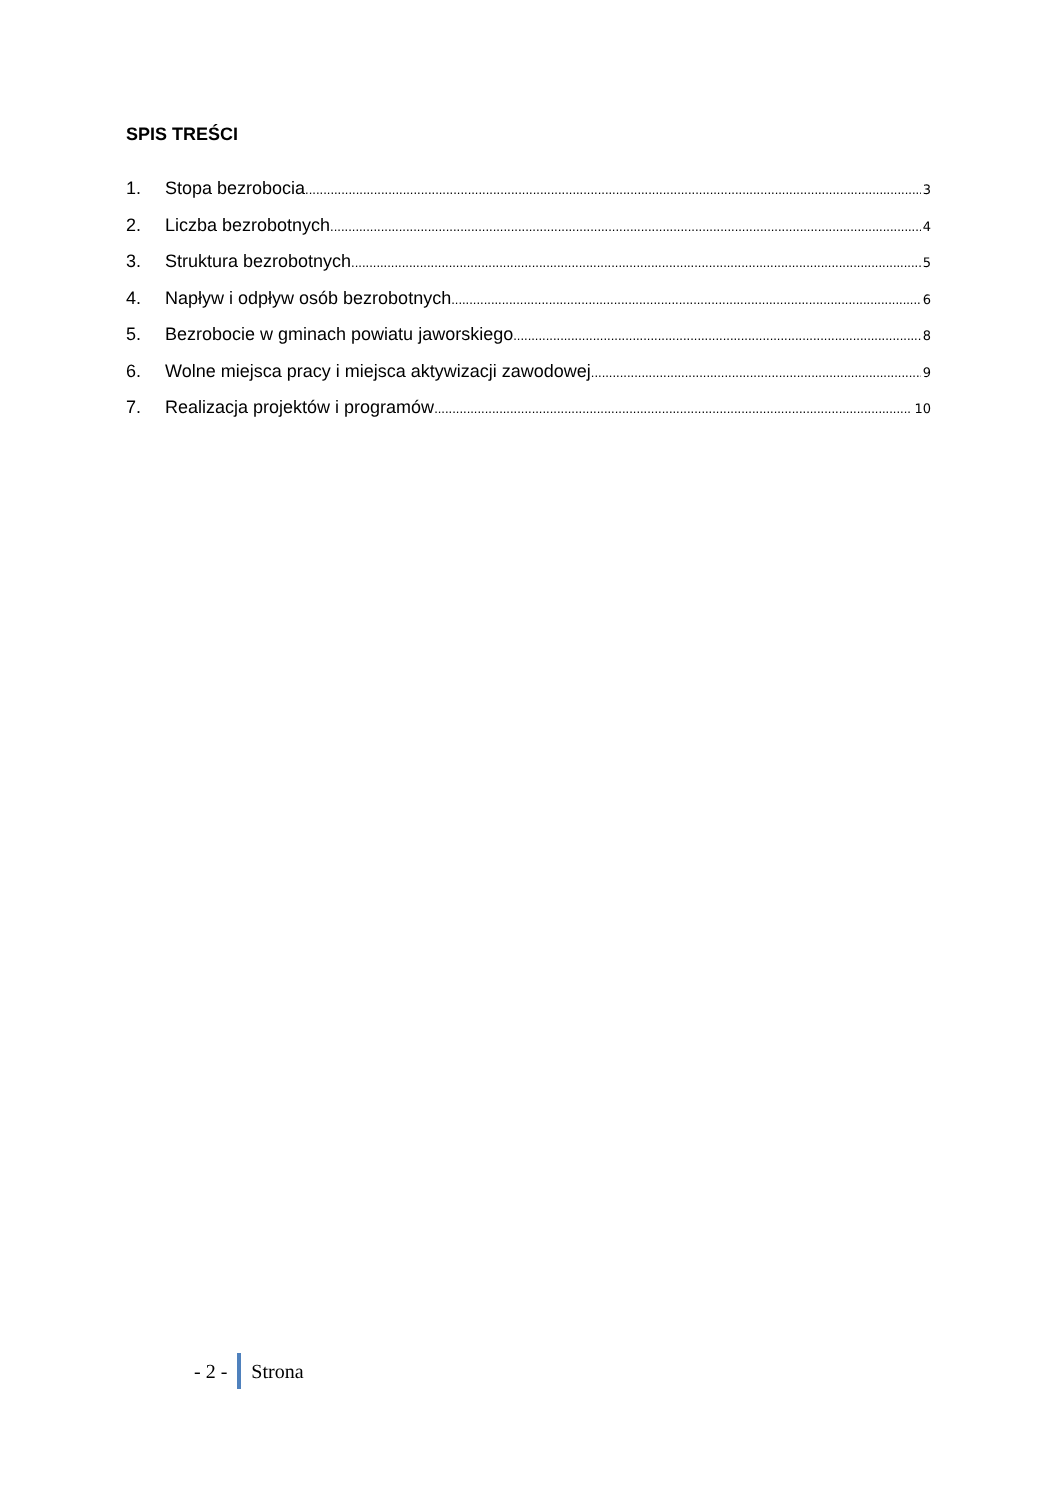SPIS TREŚCI
1. Stopa bezrobocia 3
2. Liczba bezrobotnych 4
3. Struktura bezrobotnych 5
4. Napływ i odpływ osób bezrobotnych 6
5. Bezrobocie w gminach powiatu jaworskiego 8
6. Wolne miejsca pracy i miejsca aktywizacji zawodowej 9
7. Realizacja projektów i programów 10
- 2 - Strona